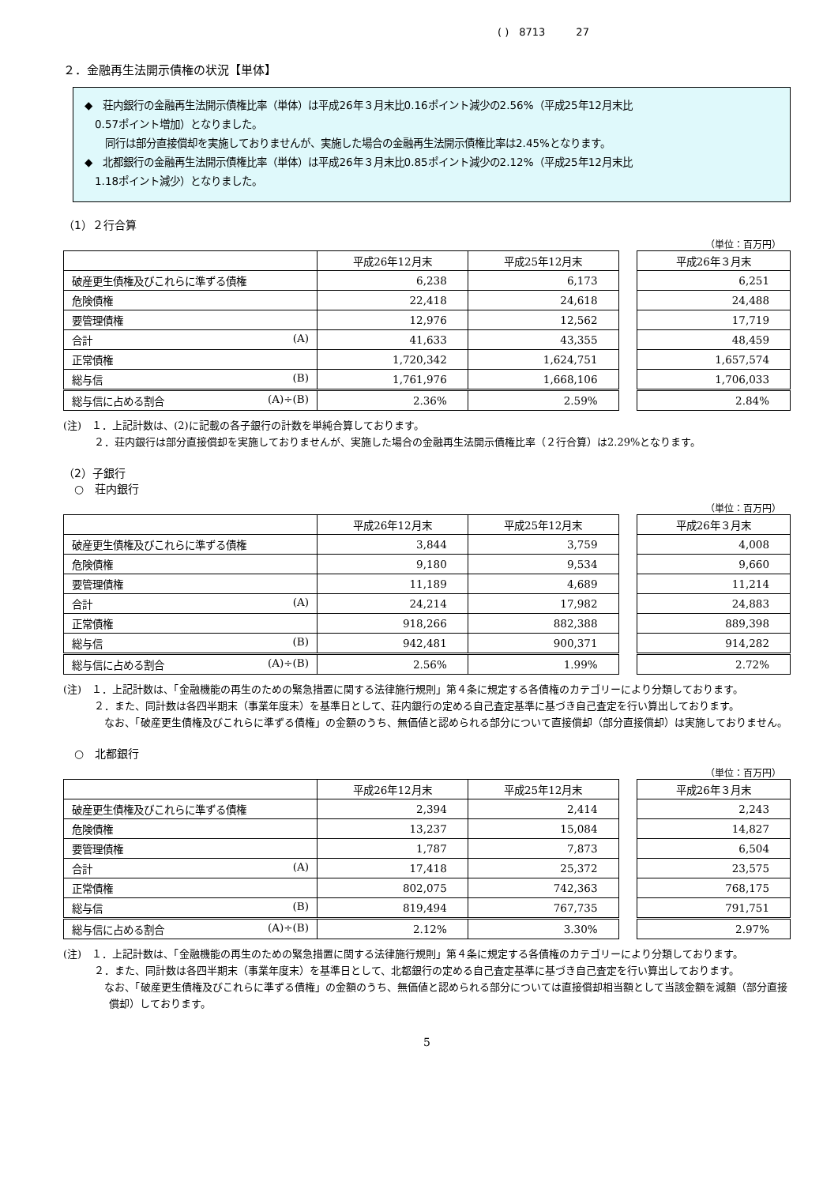( )　8713　　　27
２．金融再生法開示債権の状況【単体】
◆　荘内銀行の金融再生法開示債権比率（単体）は平成26年３月末比0.16ポイント減少の2.56%（平成25年12月末比
　0.57ポイント増加）となりました。
　　同行は部分直接償却を実施しておりませんが、実施した場合の金融再生法開示債権比率は2.45%となります。
◆　北都銀行の金融再生法開示債権比率（単体）は平成26年３月末比0.85ポイント減少の2.12%（平成25年12月末比
　1.18ポイント減少）となりました。
（1）２行合算
（単位：百万円）
| | 平成26年12月末 | 平成25年12月末 |
| --- | --- | --- |
| 破産更生債権及びこれらに準ずる債権 | 6,238 | 6,173 |
| 危険債権 | 22,418 | 24,618 |
| 要管理債権 | 12,976 | 12,562 |
| 合計 (A) | 41,633 | 43,355 |
| 正常債権 | 1,720,342 | 1,624,751 |
| 総与信 (B) | 1,761,976 | 1,668,106 |
| 総与信に占める割合 (A)÷(B) | 2.36% | 2.59% |
| 平成26年３月末 |
| --- |
| 6,251 |
| 24,488 |
| 17,719 |
| 48,459 |
| 1,657,574 |
| 1,706,033 |
| 2.84% |
(注)　１．上記計数は、(2)に記載の各子銀行の計数を単純合算しております。
　　　２．荘内銀行は部分直接償却を実施しておりませんが、実施した場合の金融再生法開示債権比率（２行合算）は2.29%となります。
（2）子銀行
　○　荘内銀行
（単位：百万円）
| | 平成26年12月末 | 平成25年12月末 |
| --- | --- | --- |
| 破産更生債権及びこれらに準ずる債権 | 3,844 | 3,759 |
| 危険債権 | 9,180 | 9,534 |
| 要管理債権 | 11,189 | 4,689 |
| 合計 (A) | 24,214 | 17,982 |
| 正常債権 | 918,266 | 882,388 |
| 総与信 (B) | 942,481 | 900,371 |
| 総与信に占める割合 (A)÷(B) | 2.56% | 1.99% |
| 平成26年３月末 |
| --- |
| 4,008 |
| 9,660 |
| 11,214 |
| 24,883 |
| 889,398 |
| 914,282 |
| 2.72% |
(注)　１．上記計数は、「金融機能の再生のための緊急措置に関する法律施行規則」第４条に規定する各債権のカテゴリーにより分類しております。
　　　２．また、同計数は各四半期末（事業年度末）を基準日として、荘内銀行の定める自己査定基準に基づき自己査定を行い算出しております。
　　　　なお、「破産更生債権及びこれらに準ずる債権」の金額のうち、無価値と認められる部分について直接償却（部分直接償却）は実施しておりません。
　○　北都銀行
（単位：百万円）
| | 平成26年12月末 | 平成25年12月末 |
| --- | --- | --- |
| 破産更生債権及びこれらに準ずる債権 | 2,394 | 2,414 |
| 危険債権 | 13,237 | 15,084 |
| 要管理債権 | 1,787 | 7,873 |
| 合計 (A) | 17,418 | 25,372 |
| 正常債権 | 802,075 | 742,363 |
| 総与信 (B) | 819,494 | 767,735 |
| 総与信に占める割合 (A)÷(B) | 2.12% | 3.30% |
| 平成26年３月末 |
| --- |
| 2,243 |
| 14,827 |
| 6,504 |
| 23,575 |
| 768,175 |
| 791,751 |
| 2.97% |
(注)　１．上記計数は、「金融機能の再生のための緊急措置に関する法律施行規則」第４条に規定する各債権のカテゴリーにより分類しております。
　　　２．また、同計数は各四半期末（事業年度末）を基準日として、北都銀行の定める自己査定基準に基づき自己査定を行い算出しております。
　　　　なお、「破産更生債権及びこれらに準ずる債権」の金額のうち、無価値と認められる部分については直接償却相当額として当該金額を減額（部分直接償却）しております。
5